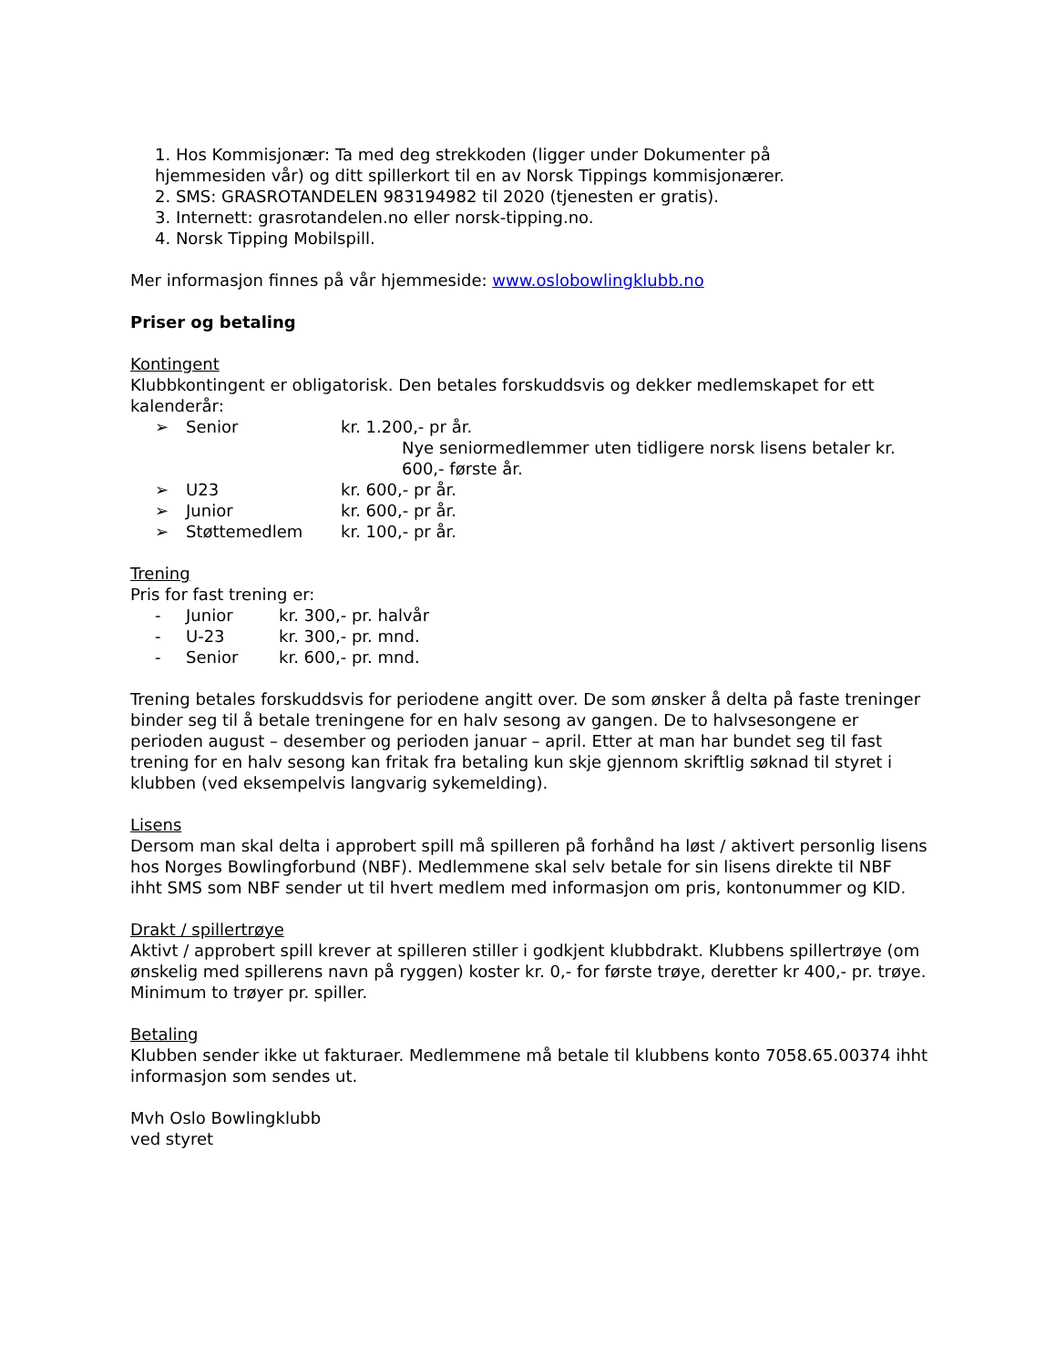1. Hos Kommisjonær: Ta med deg strekkoden (ligger under Dokumenter på
hjemmesiden vår) og ditt spillerkort til en av Norsk Tippings kommisjonærer.
2. SMS: GRASROTANDELEN 983194982 til 2020 (tjenesten er gratis).
3. Internett: grasrotandelen.no eller norsk-tipping.no.
4. Norsk Tipping Mobilspill.
Mer informasjon finnes på vår hjemmeside: www.oslobowlingklubb.no
Priser og betaling
Kontingent
Klubbkontingent er obligatorisk. Den betales forskuddsvis og dekker medlemskapet for ett kalenderår:
➢ Senior kr. 1.200,- pr år.
Nye seniormedlemmer uten tidligere norsk lisens betaler kr. 600,- første år.
➢ U23 kr. 600,- pr år.
➢ Junior kr. 600,- pr år.
➢ Støttemedlem kr. 100,- pr år.
Trening
Pris for fast trening er:
- Junior kr. 300,- pr. halvår
- U-23 kr. 300,- pr. mnd.
- Senior kr. 600,- pr. mnd.
Trening betales forskuddsvis for periodene angitt over. De som ønsker å delta på faste treninger binder seg til å betale treningene for en halv sesong av gangen. De to halvsesongene er perioden august – desember og perioden januar – april. Etter at man har bundet seg til fast trening for en halv sesong kan fritak fra betaling kun skje gjennom skriftlig søknad til styret i klubben (ved eksempelvis langvarig sykemelding).
Lisens
Dersom man skal delta i approbert spill må spilleren på forhånd ha løst / aktivert personlig lisens hos Norges Bowlingforbund (NBF). Medlemmene skal selv betale for sin lisens direkte til NBF ihht SMS som NBF sender ut til hvert medlem med informasjon om pris, kontonummer og KID.
Drakt / spillertrøye
Aktivt / approbert spill krever at spilleren stiller i godkjent klubbdrakt. Klubbens spillertrøye (om ønskelig med spillerens navn på ryggen) koster kr. 0,- for første trøye, deretter kr 400,- pr. trøye. Minimum to trøyer pr. spiller.
Betaling
Klubben sender ikke ut fakturaer. Medlemmene må betale til klubbens konto 7058.65.00374 ihht informasjon som sendes ut.
Mvh Oslo Bowlingklubb
ved styret